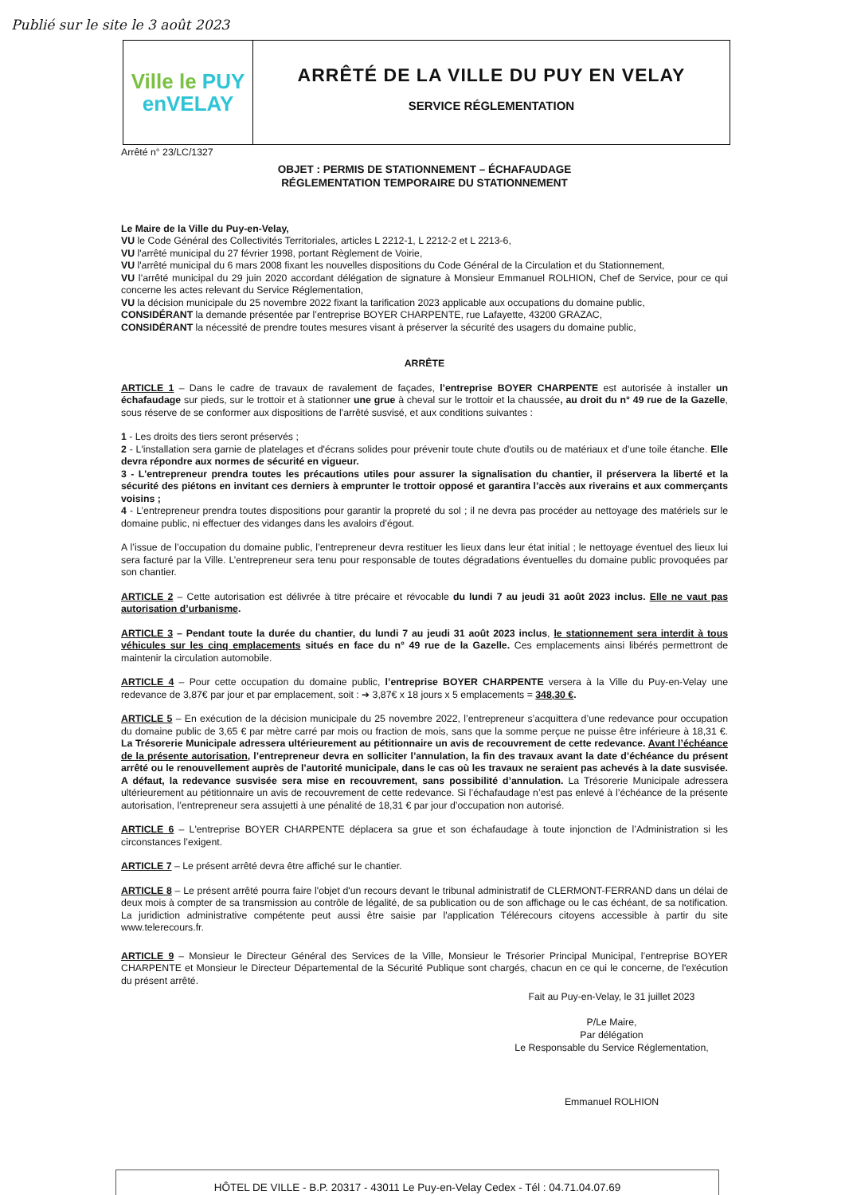Publié sur le site le 3 août 2023
Ville le PUY
enVELAY
ARRÊTÉ DE LA VILLE DU PUY EN VELAY
SERVICE RÉGLEMENTATION
Arrêté n° 23/LC/1327
OBJET : PERMIS DE STATIONNEMENT – ÉCHAFAUDAGE
RÉGLEMENTATION TEMPORAIRE DU STATIONNEMENT
Le Maire de la Ville du Puy-en-Velay,
VU le Code Général des Collectivités Territoriales, articles L 2212-1, L 2212-2 et L 2213-6,
VU l'arrêté municipal du 27 février 1998, portant Règlement de Voirie,
VU l'arrêté municipal du 6 mars 2008 fixant les nouvelles dispositions du Code Général de la Circulation et du Stationnement,
VU l’arrêté municipal du 29 juin 2020 accordant délégation de signature à Monsieur Emmanuel ROLHION, Chef de Service, pour ce qui concerne les actes relevant du Service Réglementation,
VU la décision municipale du 25 novembre 2022 fixant la tarification 2023 applicable aux occupations du domaine public,
CONSIDÉRANT la demande présentée par l’entreprise BOYER CHARPENTE, rue Lafayette, 43200 GRAZAC,
CONSIDÉRANT la nécessité de prendre toutes mesures visant à préserver la sécurité des usagers du domaine public,
ARRÊTE
ARTICLE 1 – Dans le cadre de travaux de ravalement de façades, l’entreprise BOYER CHARPENTE est autorisée à installer un échafaudage sur pieds, sur le trottoir et à stationner une grue à cheval sur le trottoir et la chaussée, au droit du n° 49 rue de la Gazelle, sous réserve de se conformer aux dispositions de l'arrêté susvisé, et aux conditions suivantes :
1 - Les droits des tiers seront préservés ;
2 - L'installation sera garnie de platelages et d'écrans solides pour prévenir toute chute d'outils ou de matériaux et d’une toile étanche. Elle devra répondre aux normes de sécurité en vigueur.
3 - L'entrepreneur prendra toutes les précautions utiles pour assurer la signalisation du chantier, il préservera la liberté et la sécurité des piétons en invitant ces derniers à emprunter le trottoir opposé et garantira l’accès aux riverains et aux commerçants voisins ;
4 - L’entrepreneur prendra toutes dispositions pour garantir la propreté du sol ; il ne devra pas procéder au nettoyage des matériels sur le domaine public, ni effectuer des vidanges dans les avaloirs d’égout.
A l’issue de l’occupation du domaine public, l’entrepreneur devra restituer les lieux dans leur état initial ; le nettoyage éventuel des lieux lui sera facturé par la Ville. L’entrepreneur sera tenu pour responsable de toutes dégradations éventuelles du domaine public provoquées par son chantier.
ARTICLE 2 – Cette autorisation est délivrée à titre précaire et révocable du lundi 7 au jeudi 31 août 2023 inclus. Elle ne vaut pas autorisation d’urbanisme.
ARTICLE 3 – Pendant toute la durée du chantier, du lundi 7 au jeudi 31 août 2023 inclus, le stationnement sera interdit à tous véhicules sur les cinq emplacements situés en face du n° 49 rue de la Gazelle. Ces emplacements ainsi libérés permettront de maintenir la circulation automobile.
ARTICLE 4 – Pour cette occupation du domaine public, l’entreprise BOYER CHARPENTE versera à la Ville du Puy-en-Velay une redevance de 3,87€ par jour et par emplacement, soit : ➔ 3,87€ x 18 jours x 5 emplacements = 348,30 €.
ARTICLE 5 – En exécution de la décision municipale du 25 novembre 2022, l’entrepreneur s’acquittera d’une redevance pour occupation du domaine public de 3,65 € par mètre carré par mois ou fraction de mois, sans que la somme perçue ne puisse être inférieure à 18,31 €. La Trésorerie Municipale adressera ultérieurement au pétitionnaire un avis de recouvrement de cette redevance. Avant l’échéance de la présente autorisation, l’entrepreneur devra en solliciter l’annulation, la fin des travaux avant la date d’échéance du présent arrêté ou le renouvellement auprès de l’autorité municipale, dans le cas où les travaux ne seraient pas achevés à la date susvisée. A défaut, la redevance susvisée sera mise en recouvrement, sans possibilité d’annulation. La Trésorerie Municipale adressera ultérieurement au pétitionnaire un avis de recouvrement de cette redevance. Si l’échafaudage n’est pas enlevé à l’échéance de la présente autorisation, l’entrepreneur sera assujetti à une pénalité de 18,31 € par jour d’occupation non autorisé.
ARTICLE 6 – L'entreprise BOYER CHARPENTE déplacera sa grue et son échafaudage à toute injonction de l’Administration si les circonstances l’exigent.
ARTICLE 7 – Le présent arrêté devra être affiché sur le chantier.
ARTICLE 8 – Le présent arrêté pourra faire l'objet d'un recours devant le tribunal administratif de CLERMONT-FERRAND dans un délai de deux mois à compter de sa transmission au contrôle de légalité, de sa publication ou de son affichage ou le cas échéant, de sa notification. La juridiction administrative compétente peut aussi être saisie par l'application Télérecours citoyens accessible à partir du site www.telerecours.fr.
ARTICLE 9 – Monsieur le Directeur Général des Services de la Ville, Monsieur le Trésorier Principal Municipal, l’entreprise BOYER CHARPENTE et Monsieur le Directeur Départemental de la Sécurité Publique sont chargés, chacun en ce qui le concerne, de l'exécution du présent arrêté.
Fait au Puy-en-Velay, le 31 juillet 2023
P/Le Maire,
Par délégation
Le Responsable du Service Réglementation,
Emmanuel ROLHION
HÔTEL DE VILLE - B.P. 20317 - 43011 Le Puy-en-Velay Cedex - Tél : 04.71.04.07.69